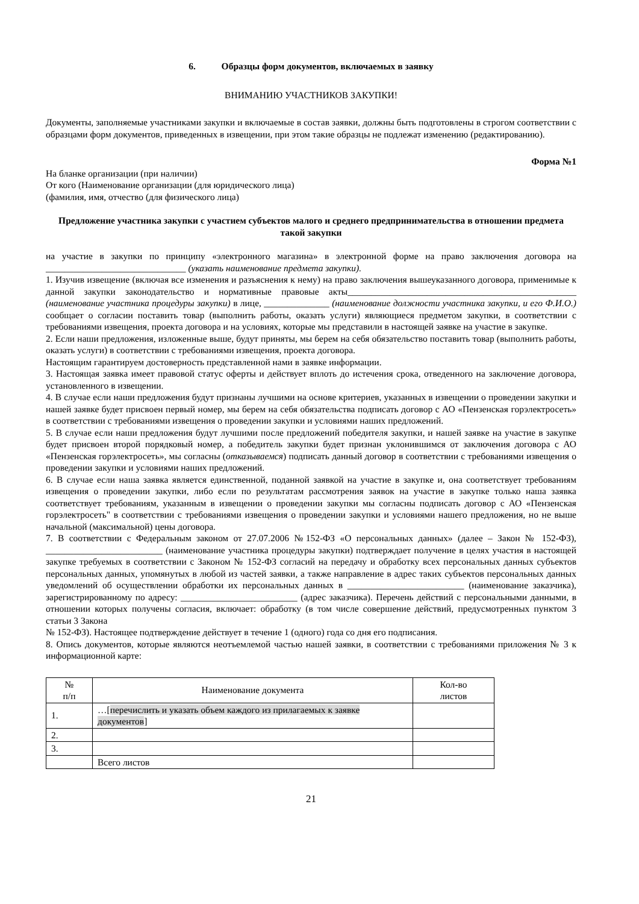6. Образцы форм документов, включаемых в заявку
ВНИМАНИЮ УЧАСТНИКОВ ЗАКУПКИ!
Документы, заполняемые участниками закупки и включаемые в состав заявки, должны быть подготовлены в строгом соответствии с образцами форм документов, приведенных в извещении, при этом такие образцы не подлежат изменению (редактированию).
Форма №1
На бланке организации (при наличии)
От кого (Наименование организации (для юридического лица)
(фамилия, имя, отчество (для физического лица)
Предложение участника закупки с участием субъектов малого и среднего предпринимательства в отношении предмета такой закупки
на участие в закупки по принципу «электронного магазина» в электронной форме на право заключения договора на ______________________________ (указать наименование предмета закупки).
1. Изучив извещение (включая все изменения и разъяснения к нему) на право заключения вышеуказанного договора, применимые к данной закупки законодательство и нормативные правовые акты_________________________________________________ (наименование участника процедуры закупки) в лице, ______________ (наименование должности участника закупки, и его Ф.И.О.) сообщает о согласии поставить товар (выполнить работы, оказать услуги) являющиеся предметом закупки, в соответствии с требованиями извещения, проекта договора и на условиях, которые мы представили в настоящей заявке на участие в закупке.
2. Если наши предложения, изложенные выше, будут приняты, мы берем на себя обязательство поставить товар (выполнить работы, оказать услуги) в соответствии с требованиями извещения, проекта договора.
Настоящим гарантируем достоверность представленной нами в заявке информации.
3. Настоящая заявка имеет правовой статус оферты и действует вплоть до истечения срока, отведенного на заключение договора, установленного в извещении.
4. В случае если наши предложения будут признаны лучшими на основе критериев, указанных в извещении о проведении закупки и нашей заявке будет присвоен первый номер, мы берем на себя обязательства подписать договор с АО «Пензенская горэлектросеть» в соответствии с требованиями извещения о проведении закупки и условиями наших предложений.
5. В случае если наши предложения будут лучшими после предложений победителя закупки, и нашей заявке на участие в закупке будет присвоен второй порядковый номер, а победитель закупки будет признан уклонившимся от заключения договора с АО «Пензенская горэлектросеть», мы согласны (отказываемся) подписать данный договор в соответствии с требованиями извещения о проведении закупки и условиями наших предложений.
6. В случае если наша заявка является единственной, поданной заявкой на участие в закупке и, она соответствует требованиям извещения о проведении закупки, либо если по результатам рассмотрения заявок на участие в закупке только наша заявка соответствует требованиям, указанным в извещении о проведении закупки мы согласны подписать договор с АО «Пензенская горэлектросеть" в соответствии с требованиями извещения о проведении закупки и условиями нашего предложения, но не выше начальной (максимальной) цены договора.
7. В соответствии с Федеральным законом от 27.07.2006 №152-ФЗ «О персональных данных» (далее – Закон № 152-ФЗ), _________________________ (наименование участника процедуры закупки) подтверждает получение в целях участия в настоящей закупке требуемых в соответствии с Законом № 152-ФЗ согласий на передачу и обработку всех персональных данных субъектов персональных данных, упомянутых в любой из частей заявки, а также направление в адрес таких субъектов персональных данных уведомлений об осуществлении обработки их персональных данных в _________________________ (наименование заказчика), зарегистрированному по адресу: _________________________ (адрес заказчика). Перечень действий с персональными данными, в отношении которых получены согласия, включает: обработку (в том числе совершение действий, предусмотренных пунктом 3 статьи 3 Закона
№ 152-ФЗ). Настоящее подтверждение действует в течение 1 (одного) года со дня его подписания.
8. Опись документов, которые являются неотъемлемой частью нашей заявки, в соответствии с требованиями приложения № 3 к информационной карте:
| № п/п | Наименование документа | Кол-во листов |
| 1. | …[ перечислить и указать объем каждого из прилагаемых к заявке документов ] | |
| 2. | | |
| 3. | | |
| | Всего листов | |
21